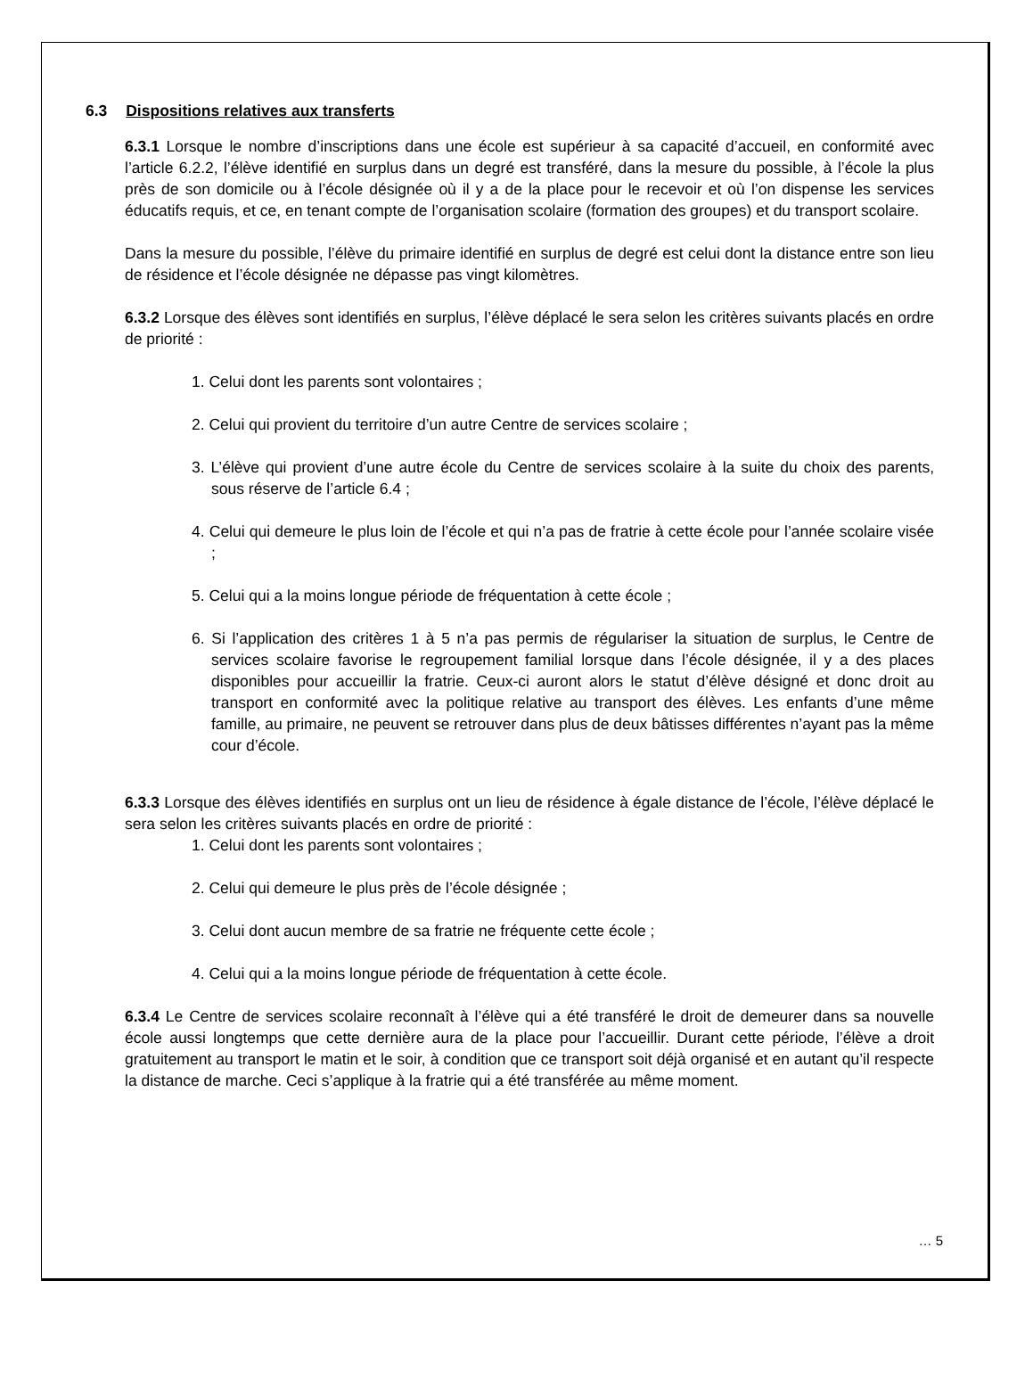6.3 Dispositions relatives aux transferts
6.3.1 Lorsque le nombre d’inscriptions dans une école est supérieur à sa capacité d’accueil, en conformité avec l’article 6.2.2, l’élève identifié en surplus dans un degré est transféré, dans la mesure du possible, à l’école la plus près de son domicile ou à l’école désignée où il y a de la place pour le recevoir et où l’on dispense les services éducatifs requis, et ce, en tenant compte de l’organisation scolaire (formation des groupes) et du transport scolaire.
Dans la mesure du possible, l’élève du primaire identifié en surplus de degré est celui dont la distance entre son lieu de résidence et l’école désignée ne dépasse pas vingt kilomètres.
6.3.2 Lorsque des élèves sont identifiés en surplus, l’élève déplacé le sera selon les critères suivants placés en ordre de priorité :
1. Celui dont les parents sont volontaires ;
2. Celui qui provient du territoire d’un autre Centre de services scolaire ;
3. L’élève qui provient d’une autre école du Centre de services scolaire à la suite du choix des parents, sous réserve de l’article 6.4 ;
4. Celui qui demeure le plus loin de l’école et qui n’a pas de fratrie à cette école pour l’année scolaire visée ;
5. Celui qui a la moins longue période de fréquentation à cette école ;
6. Si l’application des critères 1 à 5 n’a pas permis de régulariser la situation de surplus, le Centre de services scolaire favorise le regroupement familial lorsque dans l’école désignée, il y a des places disponibles pour accueillir la fratrie. Ceux-ci auront alors le statut d’élève désigné et donc droit au transport en conformité avec la politique relative au transport des élèves. Les enfants d’une même famille, au primaire, ne peuvent se retrouver dans plus de deux bâtisses différentes n’ayant pas la même cour d’école.
6.3.3 Lorsque des élèves identifiés en surplus ont un lieu de résidence à égale distance de l’école, l’élève déplacé le sera selon les critères suivants placés en ordre de priorité :
1. Celui dont les parents sont volontaires ;
2. Celui qui demeure le plus près de l’école désignée ;
3. Celui dont aucun membre de sa fratrie ne fréquente cette école ;
4. Celui qui a la moins longue période de fréquentation à cette école.
6.3.4 Le Centre de services scolaire reconnaît à l’élève qui a été transféré le droit de demeurer dans sa nouvelle école aussi longtemps que cette dernière aura de la place pour l’accueillir. Durant cette période, l’élève a droit gratuitement au transport le matin et le soir, à condition que ce transport soit déjà organisé et en autant qu’il respecte la distance de marche. Ceci s’applique à la fratrie qui a été transférée au même moment.
… 5